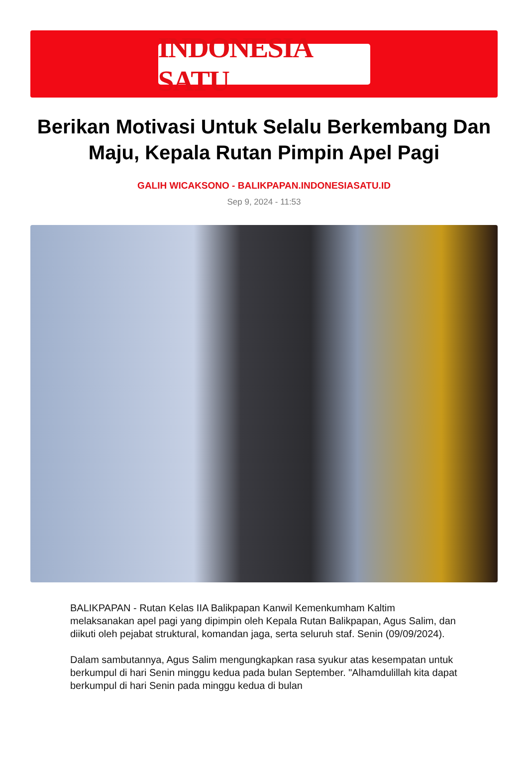INDONESIA SATU
Berikan Motivasi Untuk Selalu Berkembang Dan Maju, Kepala Rutan Pimpin Apel Pagi
GALIH WICAKSONO - BALIKPAPAN.INDONESIASATU.ID
Sep 9, 2024 - 11:53
BALIKPAPAN - Rutan Kelas IIA Balikpapan Kanwil Kemenkumham Kaltim melaksanakan apel pagi yang dipimpin oleh Kepala Rutan Balikpapan, Agus Salim, dan diikuti oleh pejabat struktural, komandan jaga, serta seluruh staf. Senin (09/09/2024).
Dalam sambutannya, Agus Salim mengungkapkan rasa syukur atas kesempatan untuk berkumpul di hari Senin minggu kedua pada bulan September. "Alhamdulillah kita dapat berkumpul di hari Senin pada minggu kedua di bulan